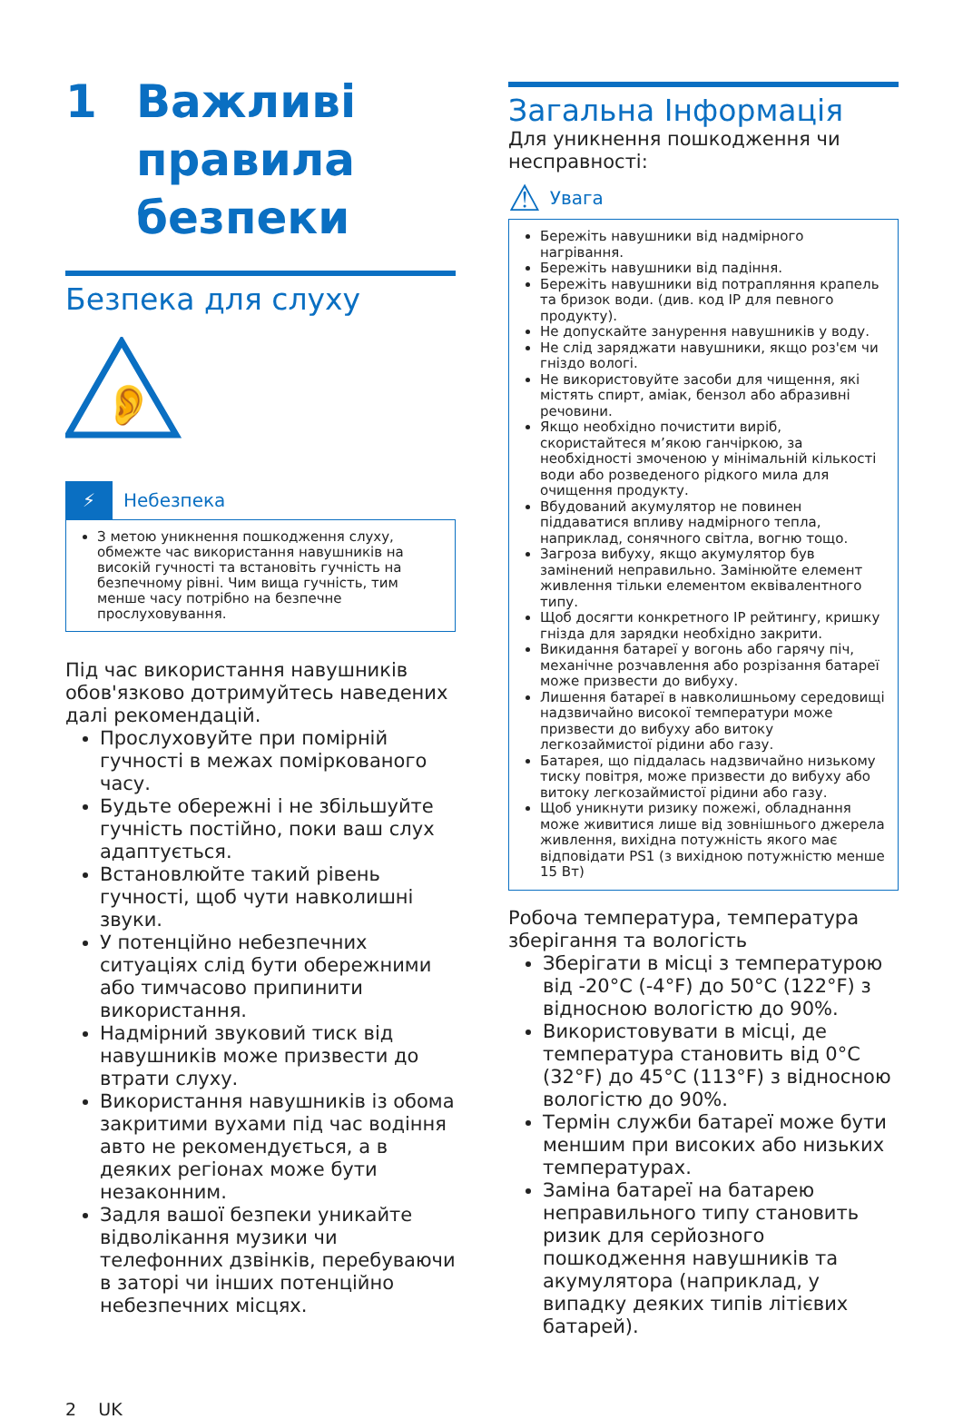1 Важливі
правила
безпеки
Безпека для слуху
👂
⚡ Небезпека
З метою уникнення пошкодження слуху, обмежте час використання навушників на високій гучності та встановіть гучність на безпечному рівні. Чим вища гучність, тим менше часу потрібно на безпечне прослуховування.
Під час використання навушників обов'язково дотримуйтесь наведених далі рекомендацій.
Прослуховуйте при помірній гучності в межах поміркованого часу.
Будьте обережні і не збільшуйте гучність постійно, поки ваш слух адаптується.
Встановлюйте такий рівень гучності, щоб чути навколишні звуки.
У потенційно небезпечних ситуаціях слід бути обережними або тимчасово припинити використання.
Надмірний звуковий тиск від навушників може призвести до втрати слуху.
Використання навушників із обома закритими вухами під час водіння авто не рекомендується, а в деяких регіонах може бути незаконним.
Задля вашої безпеки уникайте відволікання музики чи телефонних дзвінків, перебуваючи в заторі чи інших потенційно небезпечних місцях.
2 UK
Загальна Інформація
Для уникнення пошкодження чи несправності:
⚠ Увага
Бережіть навушники від надмірного нагрівання.
Бережіть навушники від падіння.
Бережіть навушники від потрапляння крапель та бризок води. (див. код IP для певного продукту).
Не допускайте занурення навушників у воду.
Не слід заряджати навушники, якщо роз'єм чи гніздо вологі.
Не використовуйте засоби для чищення, які містять спирт, аміак, бензол або абразивні речовини.
Якщо необхідно почистити виріб, скористайтеся м’якою ганчіркою, за необхідності змоченою у мінімальній кількості води або розведеного рідкого мила для очищення продукту.
Вбудований акумулятор не повинен піддаватися впливу надмірного тепла, наприклад, сонячного світла, вогню тощо.
Загроза вибуху, якщо акумулятор був замінений неправильно. Замінюйте елемент живлення тільки елементом еквівалентного типу.
Щоб досягти конкретного IP рейтингу, кришку гнізда для зарядки необхідно закрити.
Викидання батареї у вогонь або гарячу піч, механічне розчавлення або розрізання батареї може призвести до вибуху.
Лишення батареї в навколишньому середовищі надзвичайно високої температури може призвести до вибуху або витоку легкозаймистої рідини або газу.
Батарея, що піддалась надзвичайно низькому тиску повітря, може призвести до вибуху або витоку легкозаймистої рідини або газу.
Щоб уникнути ризику пожежі, обладнання може живитися лише від зовнішнього джерела живлення, вихідна потужність якого має відповідати PS1 (з вихідною потужністю менше 15 Вт)
Робоча температура, температура зберігання та вологість
Зберігати в місці з температурою від -20°C (-4°F) до 50°C (122°F) з відносною вологістю до 90%.
Використовувати в місці, де температура становить від 0°C (32°F) до 45°C (113°F) з відносною вологістю до 90%.
Термін служби батареї може бути меншим при високих або низьких температурах.
Заміна батареї на батарею неправильного типу становить ризик для серйозного пошкодження навушників та акумулятора (наприклад, у випадку деяких типів літієвих батарей).